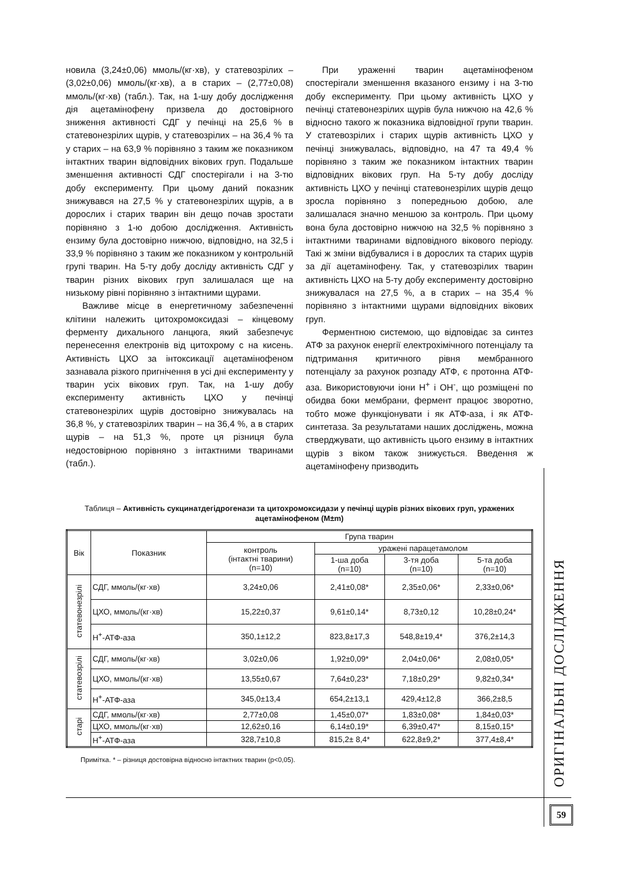новила (3,24±0,06) ммоль/(кг·хв), у статевозрілих – (3,02±0,06) ммоль/(кг·хв), а в старих – (2,77±0,08) ммоль/(кг·хв) (табл.). Так, на 1-шу добу дослідження дія ацетамінофену призвела до достовірного зниження активності СДГ у печінці на 25,6 % в статевонезрілих щурів, у статевозрілих – на 36,4 % та у старих – на 63,9 % порівняно з таким же показником інтактних тварин відповідних вікових груп. Подальше зменшення активності СДГ спостерігали і на 3-тю добу експерименту. При цьому даний показник знижувався на 27,5 % у статевонезрілих щурів, а в дорослих і старих тварин він дещо почав зростати порівняно з 1-ю добою дослідження. Активність ензиму була достовірно нижчою, відповідно, на 32,5 і 33,9 % порівняно з таким же показником у контрольній групі тварин. На 5-ту добу досліду активність СДГ у тварин різних вікових груп залишалася ще на низькому рівні порівняно з інтактними щурами.
Важливе місце в енергетичному забезпеченні клітини належить цитохромоксидазі – кінцевому ферменту дихального ланцюга, який забезпечує перенесення електронів від цитохрому с на кисень. Активність ЦХО за інтоксикації ацетамінофеном зазнавала різкого пригнічення в усі дні експерименту у тварин усіх вікових груп. Так, на 1-шу добу експерименту активність ЦХО у печінці статевонезрілих щурів достовірно знижувалась на 36,8 %, у статевозрілих тварин – на 36,4 %, а в старих щурів – на 51,3 %, проте ця різниця була недостовірною порівняно з інтактними тваринами (табл.).
При ураженні тварин ацетамінофеном спостерігали зменшення вказаного ензиму і на 3-тю добу експерименту. При цьому активність ЦХО у печінці статевонезрілих щурів була нижчою на 42,6 % відносно такого ж показника відповідної групи тварин. У статевозрілих і старих щурів активність ЦХО у печінці знижувалась, відповідно, на 47 та 49,4 % порівняно з таким же показником інтактних тварин відповідних вікових груп. На 5-ту добу досліду активність ЦХО у печінці статевонезрілих щурів дещо зросла порівняно з попередньою добою, але залишалася значно меншою за контроль. При цьому вона була достовірно нижчою на 32,5 % порівняно з інтактними тваринами відповідного вікового періоду. Такі ж зміни відбувалися і в дорослих та старих щурів за дії ацетамінофену. Так, у статевозрілих тварин активність ЦХО на 5-ту добу експерименту достовірно знижувалася на 27,5 %, а в старих – на 35,4 % порівняно з інтактними щурами відповідних вікових груп.
Ферментною системою, що відповідає за синтез АТФ за рахунок енергії електрохімічного потенціалу та підтримання критичного рівня мембранного потенціалу за рахунок розпаду АТФ, є протонна АТФ-аза. Використовуючи іони Н<sup>+</sup> і ОН<sup>-</sup>, що розміщені по обидва боки мембрани, фермент працює зворотно, тобто може функціонувати і як АТФ-аза, і як АТФ-синтетаза. За результатами наших досліджень, можна стверджувати, що активність цього ензиму в інтактних щурів з віком також знижується. Введення ж ацетамінофену призводить
Таблиця – Активність сукцинатдегідрогенази та цитохромоксидази у печінці щурів різних вікових груп, уражених ацетамінофеном (М±m)
| Вік | Показник | Група тварин | | | |
| --- | --- | --- | --- | --- | --- |
| | | контроль (інтактні тварини) (n=10) | уражені парацетамолом | | |
| | | | 1-ша доба (n=10) | 3-тя доба (n=10) | 5-та доба (n=10) |
| статевонезрілі | СДГ, ммоль/(кг·хв) | 3,24±0,06 | 2,41±0,08* | 2,35±0,06* | 2,33±0,06* |
| | ЦХО, ммоль/(кг·хв) | 15,22±0,37 | 9,61±0,14* | 8,73±0,12 | 10,28±0,24* |
| | Н<sup>+</sup>-АТФ-аза | 350,1±12,2 | 823,8±17,3 | 548,8±19,4* | 376,2±14,3 |
| статевозрілі | СДГ, ммоль/(кг·хв) | 3,02±0,06 | 1,92±0,09* | 2,04±0,06* | 2,08±0,05* |
| | ЦХО, ммоль/(кг·хв) | 13,55±0,67 | 7,64±0,23* | 7,18±0,29* | 9,82±0,34* |
| | Н<sup>+</sup>-АТФ-аза | 345,0±13,4 | 654,2±13,1 | 429,4±12,8 | 366,2±8,5 |
| старі | СДГ, ммоль/(кг·хв) | 2,77±0,08 | 1,45±0,07* | 1,83±0,08* | 1,84±0,03* |
| | ЦХО, ммоль/(кг·хв) | 12,62±0,16 | 6,14±0,19* | 6,39±0,47* | 8,15±0,15* |
| | Н<sup>+</sup>-АТФ-аза | 328,7±10,8 | 815,2± 8,4* | 622,8±9,2* | 377,4±8,4* |
Примітка. * – різниця достовірна відносно інтактних тварин (р<0,05).
ОРИГІНАЛЬНІ ДОСЛІДЖЕННЯ
59